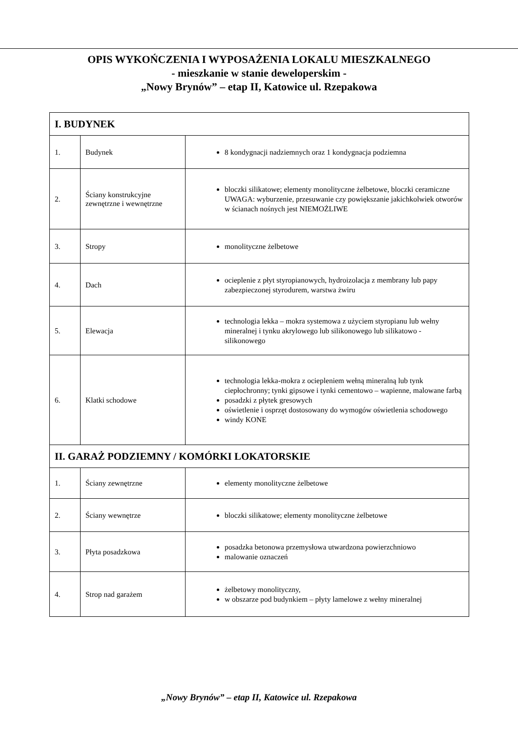OPIS WYKOŃCZENIA I WYPOSAŻENIA LOKALU MIESZKALNEGO
- mieszkanie w stanie deweloperskim -
„Nowy Brynów” – etap II, Katowice ul. Rzepakowa
| I. BUDYNEK | | |
| --- | --- | --- |
| 1. | Budynek | 8 kondygnacji nadziemnych oraz 1 kondygnacja podziemna |
| 2. | Ściany konstrukcyjne zewnętrzne i wewnętrzne | bloczki silikatowe; elementy monolityczne żelbetowe, bloczki ceramiczne UWAGA: wyburzenie, przesuwanie czy powiększanie jakichkolwiek otworów w ścianach nośnych jest NIEMOŻLIWE |
| 3. | Stropy | monolityczne żelbetowe |
| 4. | Dach | ocieplenie z płyt styropianowych, hydroizolacja z membrany lub papy zabezpieczonej styrodurem, warstwa żwiru |
| 5. | Elewacja | technologia lekka – mokra systemowa z użyciem styropianu lub wełny mineralnej i tynku akrylowego lub silikonowego lub silikatowo - silikonowego |
| 6. | Klatki schodowe | technologia lekka-mokra z ociepleniem wełną mineralną lub tynk ciepłochronny; tynki gipsowe i tynki cementowo – wapienne, malowane farbą posadzki z płytek gresowych oświetlenie i osprzęt dostosowany do wymogów oświetlenia schodowego windy KONE |
| II. GARAŻ PODZIEMNY / KOMÓRKI LOKATORSKIE | | |
| 1. | Ściany zewnętrzne | elementy monolityczne żelbetowe |
| 2. | Ściany wewnętrze | bloczki silikatowe; elementy monolityczne żelbetowe |
| 3. | Płyta posadzkowa | posadzka betonowa przemysłowa utwardzona powierzchniowo malowanie oznaczeń |
| 4. | Strop nad garażem | żelbetowy monolityczny, w obszarze pod budynkiem – płyty lamelowe z wełny mineralnej |
„Nowy Brynów” – etap II, Katowice ul. Rzepakowa